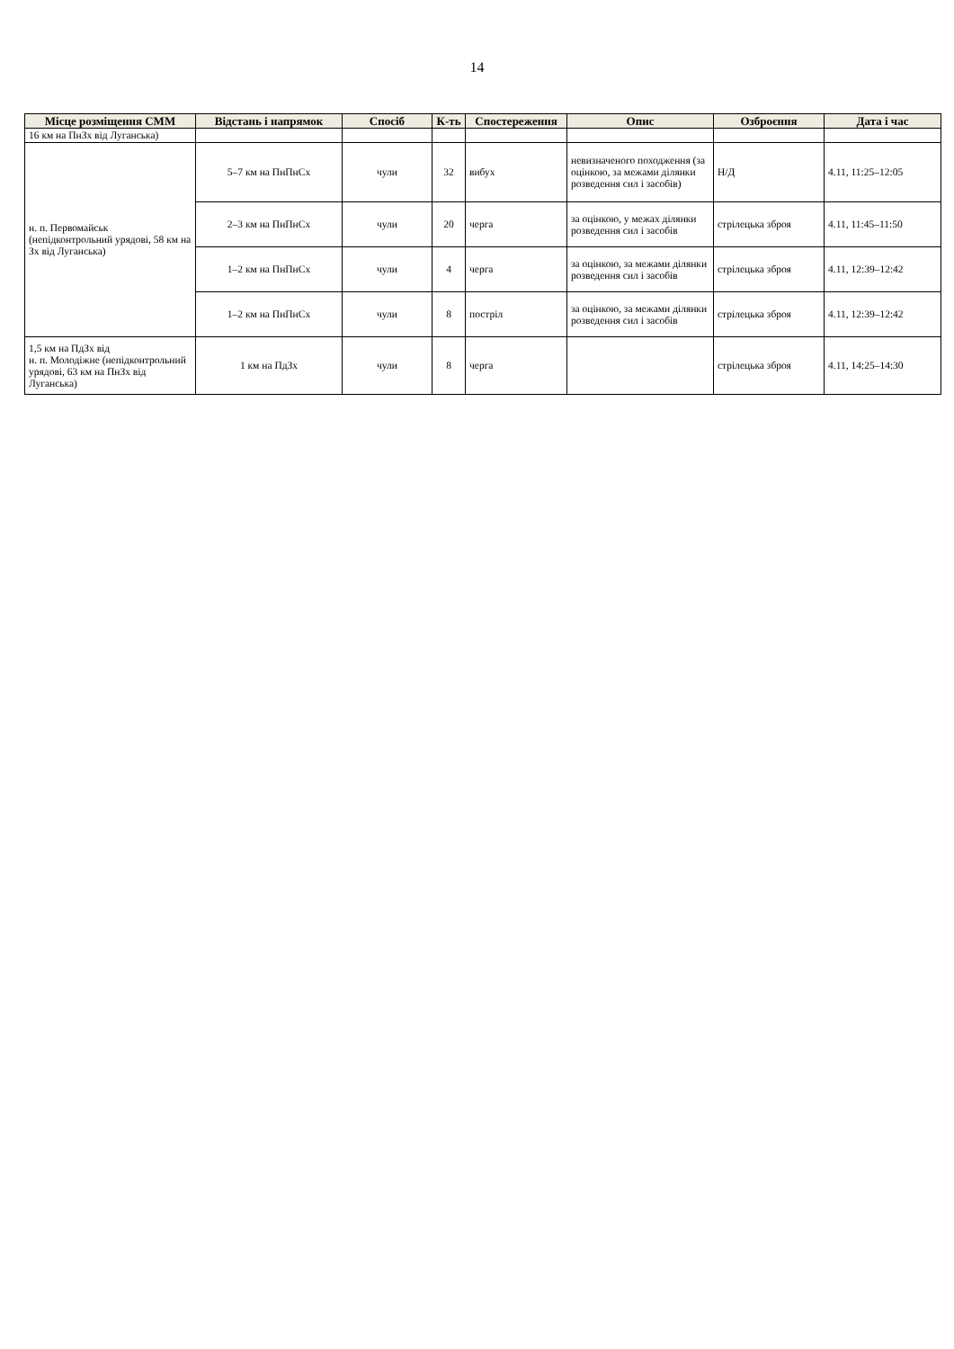14
| Місце розміщення СММ | Відстань і напрямок | Спосіб | К-ть | Спостереження | Опис | Озброєння | Дата і час |
| --- | --- | --- | --- | --- | --- | --- | --- |
| 16 км на ПнЗх від Луганська) | | | | | | | |
| н. п. Первомайськ (непідконтрольний урядові, 58 км на Зх від Луганська) | 5–7 км на ПнПнСх | чули | 32 | вибух | невизначеного походження (за оцінкою, за межами ділянки розведення сил і засобів) | Н/Д | 4.11, 11:25–12:05 |
| | 2–3 км на ПнПнСх | чули | 20 | черга | за оцінкою, у межах ділянки розведення сил і засобів | стрілецька зброя | 4.11, 11:45–11:50 |
| | 1–2 км на ПнПнСх | чули | 4 | черга | за оцінкою, за межами ділянки розведення сил і засобів | стрілецька зброя | 4.11, 12:39–12:42 |
| | 1–2 км на ПнПнСх | чули | 8 | постріл | за оцінкою, за межами ділянки розведення сил і засобів | стрілецька зброя | 4.11, 12:39–12:42 |
| 1,5 км на ПдЗх від н. п. Молодіжне (непідконтрольний урядові, 63 км на ПнЗх від Луганська) | 1 км на ПдЗх | чули | 8 | черга | | стрілецька зброя | 4.11, 14:25–14:30 |